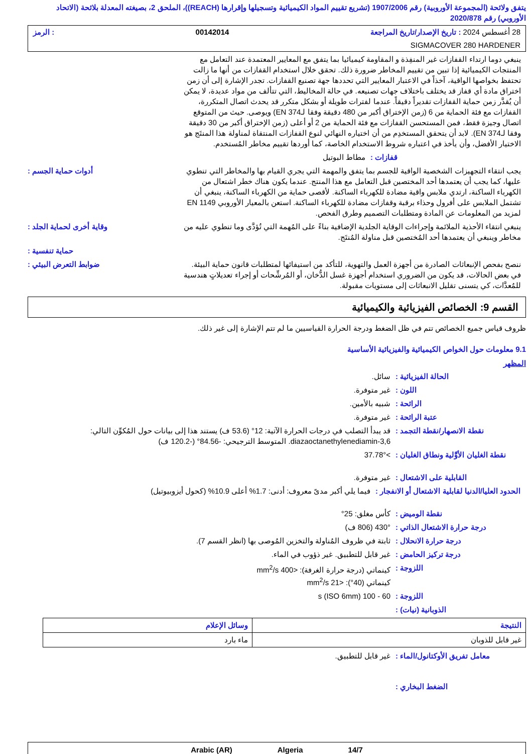يتفق ولائحة (المجموعة الأوروبية) رقم 1907/2006 (تشريع تقييم المواد الكيميائية وتسجيلها وإقرارها (REACH))، الملحق 2، بصيغته المعدلة بلائحة (الاتحاد الأوروبي) رقم 2020/878
28 أغسطس 2024 : تاريخ الإصدار/تاريخ المراجعة 00142014: الرمز
SIGMACOVER 280 HARDENER
ينبغي دوما ارتداء القفازات غير المنفِذة و المقاومة كيميائيا بما يتفق مع المعايير المعتمدة عند التعامل مع المنتجات الكيميائية إذا تبين من تقييم المخاطر ضرورة ذلك. تحقق خلال استخدام القفازات من أنها ما زالت تحتفظ بخواصها الواقية، آخذاً في الاعتبار المعايير التي تحددها جهة تصنيع القفازات. تجدر الإشارة إلى أن زمن اختراق مادة أي قفاز قد يختلف باختلاف جهات تصنيعه. في حالة المخاليط، التي تتألف من مواد عديدة، لا يمكن أن يُقدَّر زمن حماية القفازات تقديراً دقيقاً. عندما لفترات طويلة أو بشكل متكرر قد يحدث اتصال المتكررة، القفازات مع فئة الحماية من 6 (زمن الإختراق أكبر من 480 دقيقة وفقا لـEN 374) ويوصى. حيث من المتوقع اتصال وجيزة فقط، فمن المستحسن القفازات مع فئة الحماية من 2 أو أعلى (زمن الإختراق أكبر من 30 دقيقة وفقا لـEN 374). لابد أن يتحقق المستخدِم من أن اختياره النهائي لنوع القفازات المنتقاة لمناولة هذا المنتَج هو الاختيار الأفضل، وأن يأخذ في اعتباره شروط الاستخدام الخاصة، كما أوردها تقييم مخاطر المُستخدم.
مطاط البوتيل قفازات :
أدوات حماية الجسم : يجب انتقاء التجهيزات الشخصية الواقية للجسم بما يتفق والمهمة التي يجري القيام بها والمخاطر التي تنطوي عليها، كما يجب أن يعتمدها أحد المختصين قبل التعامل مع هذا المنتج. عندما يكون هناك خطر اشتعال من الكهرباء الساكنة، ارتدي ملابس واقية مضادة للكهرباء الساكنة. لأقصى حماية من الكهرباء الساكنة، ينبغي أن تشتمل الملابس على أفرول وحذاء برقبة وقفازات مضادة للكهرباء الساكنة. استعن بالمعيار الأوروبي EN 1149 لمزيد من المعلومات عن المادة ومتطلبات التصميم وطرق الفحص.
وقاية أخرى لحماية الجلد : ينبغي انتقاء الأحذية الملائمة وإجراءات الوقاية الجلدية الإضافية بناءً على المُهمة التي تُؤدَّى وما تنطوي عليه من مخاطر وينبغي أن يعتمدها أحد المُختصين قبل مناولة المُنتَج.
حماية تنفسية :
ضوابط التعرض البيئي : ننصح بفحص الإنبعاثات الصادرة من أجهزة العمل والتهوية، للتأكد من استيفائها لمتطلبات قانون حماية البيئة. في بعض الحالات، قد يكون من الضروري استخدام أجهزة غسل الدُّخان، أو المُرشِّحات أو إجراء تعديلاتٍ هندسية للمُعدَّات، كي يتسنى تقليل الانبعاثات إلى مستويات مقبولة.
القسم 9: الخصائص الفيزيائية والكيميائية
ظروف قياس جميع الخصائص تتم في ظل الضغط ودرجة الحرارة القياسيين ما لم تتم الإشارة إلى غير ذلك.
9.1 معلومات حول الخواص الكيميائية والفيزيائية الأساسية
المظهر
سائل. الحالة الفيزيائية :
غير متوفرة. اللون :
شبيه بالأمين. الرائحة :
غير متوفرة. عتبة الرائحة :
قد يبدأ التصلب في درجات الحرارة الآتية: 12° (53.6 ف) يستند هذا إلى بيانات حول المُكوِّن التالي: diazaoctanethylenediamin-3,6. المتوسط الترجيحي: -84.56° (-120.2 ف)
نقطة الانصهار/نقطة التجمد :
>37.78° نقطة الغليان الأوَّلية ونطاق الغليان :
غير متوفرة. القابلية على الاشتعال :
فيما يلي أكبر مدىً معروف: أدنى: 1.7% أعلى 10.9% (كحول أيزوبيوتيل)
الحدود العليا/الدنيا لقابلية الاشتعال أو الانفجار :
كأس مغلق: 25° نقطة الوميض :
430° (806 ف) درجة حرارة الاشتعال الذاتي :
ثابتة في ظروف المُناولة والتخزين المُوصى بها (انظر القسم 7).
درجة حرارة الانحلال :
غير قابل للتطبيق. غير ذؤوب في الماء.
درجة تركيز الحامض :
كينماتي (درجة حرارة الغرفة): <400 mm<sup>2</sup>/s
كينماتي (40°): <21 mm<sup>2</sup>/s
اللزوجة :
60 - 100 s (ISO 6mm) اللزوجة :
الذوبانية (نيات) :
| النتيجة | وسائل الإعلام |
| --- | --- |
| غير قابل للذوبان | ماء بارد |
غير قابل للتطبيق. معامل تفريق الأوكتانول/الماء :
الضغط البخاري :
14/7 Algeria Arabic (AR)